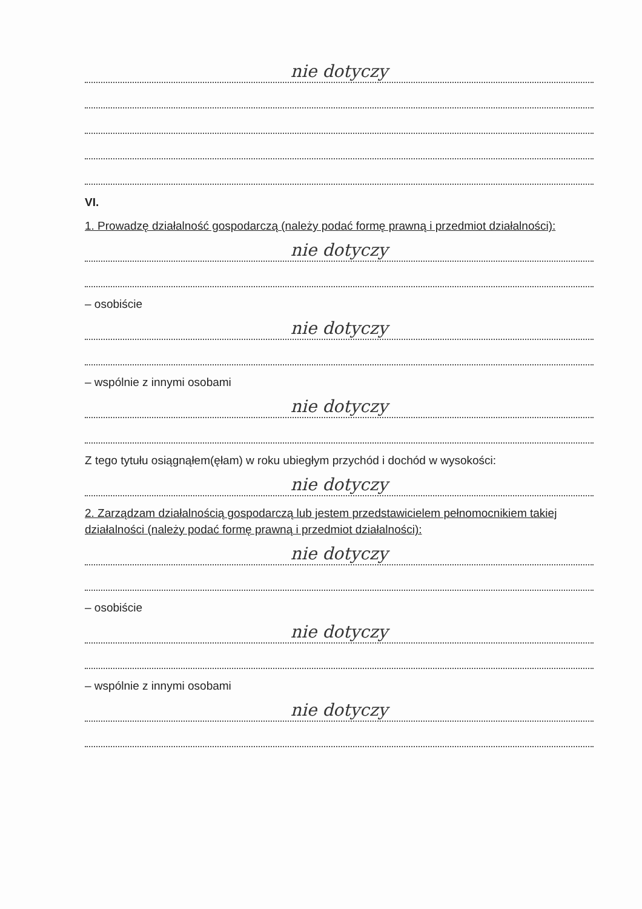nie dotyczy
VI.
1. Prowadzę działalność gospodarczą (należy podać formę prawną i przedmiot działalności):
nie dotyczy
– osobiście
nie dotyczy
– wspólnie z innymi osobami
nie dotyczy
Z tego tytułu osiągnąłem(ęłam) w roku ubiegłym przychód i dochód w wysokości:
nie dotyczy
2. Zarządzam działalnością gospodarczą lub jestem przedstawicielem pełnomocnikiem takiej działalności (należy podać formę prawną i przedmiot działalności):
nie dotyczy
– osobiście
nie dotyczy
– wspólnie z innymi osobami
nie dotyczy